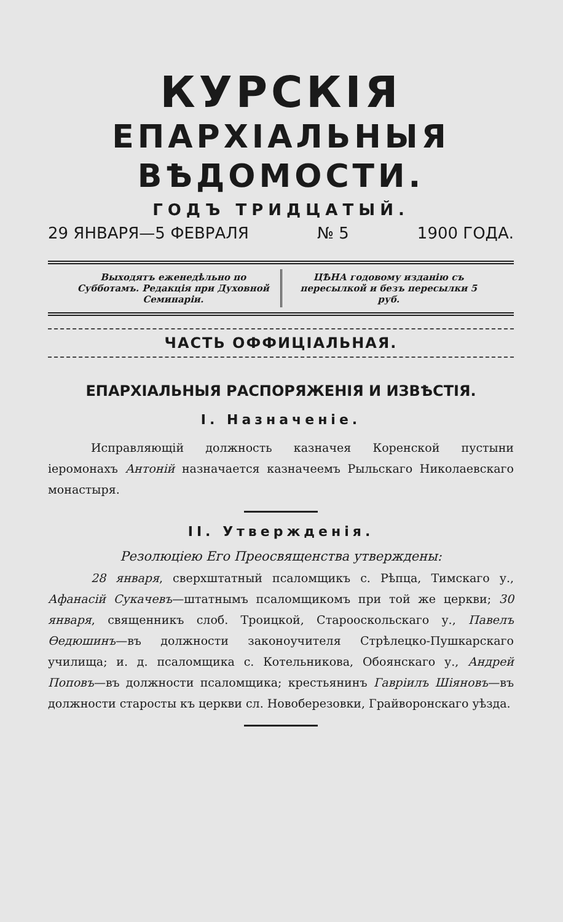КУРСКІЯ
ЕПАРХІАЛЬНЫЯ ВѢДОМОСТИ.
ГОДЪ ТРИДЦАТЫЙ.
29 ЯНВАРЯ—5 ФЕВРАЛЯ № 5 1900 ГОДА.
Выходятъ еженедѣльно по Субботамъ. Редакція при Духовной Семинаріи.
ЦѢНА годовому изданію съ пересылкой и безъ пересылки 5 руб.
ЧАСТЬ ОФФИЦІАЛЬНАЯ.
ЕПАРХІАЛЬНЫЯ РАСПОРЯЖЕНІЯ И ИЗВѢСТІЯ.
I. Назначеніе.
Исправляющій должность казначея Коренской пустыни іеромонахъ Антоній назначается казначеемъ Рыльскаго Николаевскаго монастыря.
II. Утвержденія.
Резолюціею Его Преосвященства утверждены:
28 января, сверхштатный псаломщикъ с. Рѣпца, Тимскаго у., Афанасій Сукачевъ—штатнымъ псаломщикомъ при той же церкви; 30 января, священникъ слоб. Троицкой, Старооскольскаго у., Павелъ Ѳедюшинъ—въ должности законоучителя Стрѣлецко-Пушкарскаго училища; и. д. псаломщика с. Котельникова, Обоянскаго у., Андрей Поповъ—въ должности псаломщика; крестьянинъ Гавріилъ Шіяновъ—въ должности старосты къ церкви сл. Новоберезовки, Грайворонскаго уѣзда.